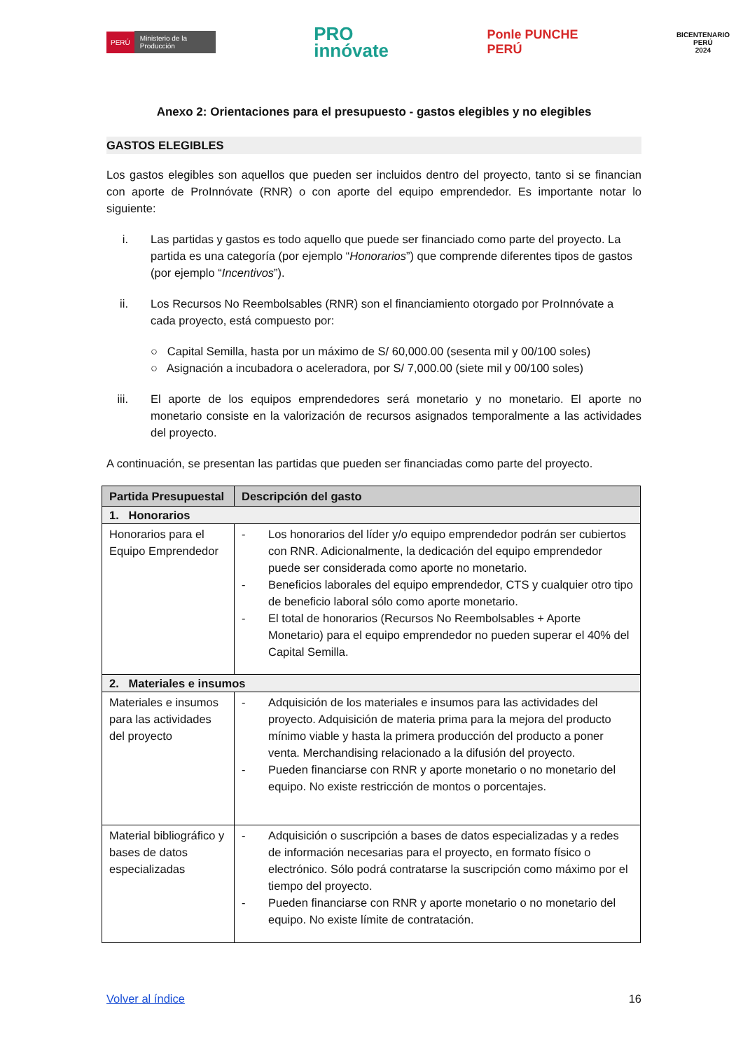PERÚ Ministerio de la Producción
PRO
innóvate
Ponle PUNCHE
PERÚ
BICENTENARIO
PERÚ
2024
Anexo 2: Orientaciones para el presupuesto - gastos elegibles y no elegibles
GASTOS ELEGIBLES
Los gastos elegibles son aquellos que pueden ser incluidos dentro del proyecto, tanto si se financian con aporte de ProInnóvate (RNR) o con aporte del equipo emprendedor. Es importante notar lo siguiente:
i. Las partidas y gastos es todo aquello que puede ser financiado como parte del proyecto. La partida es una categoría (por ejemplo “Honorarios”) que comprende diferentes tipos de gastos (por ejemplo “Incentivos”).
ii. Los Recursos No Reembolsables (RNR) son el financiamiento otorgado por ProInnóvate a cada proyecto, está compuesto por:
○ Capital Semilla, hasta por un máximo de S/ 60,000.00 (sesenta mil y 00/100 soles)
○ Asignación a incubadora o aceleradora, por S/ 7,000.00 (siete mil y 00/100 soles)
iii. El aporte de los equipos emprendedores será monetario y no monetario. El aporte no monetario consiste en la valorización de recursos asignados temporalmente a las actividades del proyecto.
A continuación, se presentan las partidas que pueden ser financiadas como parte del proyecto.
| Partida Presupuestal | Descripción del gasto |
| --- | --- |
| 1. Honorarios | |
| Honorarios para el Equipo Emprendedor | - Los honorarios del líder y/o equipo emprendedor podrán ser cubiertos con RNR. Adicionalmente, la dedicación del equipo emprendedor puede ser considerada como aporte no monetario. - Beneficios laborales del equipo emprendedor, CTS y cualquier otro tipo de beneficio laboral sólo como aporte monetario. - El total de honorarios (Recursos No Reembolsables + Aporte Monetario) para el equipo emprendedor no pueden superar el 40% del Capital Semilla. |
| 2. Materiales e insumos | |
| Materiales e insumos para las actividades del proyecto | - Adquisición de los materiales e insumos para las actividades del proyecto. Adquisición de materia prima para la mejora del producto mínimo viable y hasta la primera producción del producto a poner venta. Merchandising relacionado a la difusión del proyecto. - Pueden financiarse con RNR y aporte monetario o no monetario del equipo. No existe restricción de montos o porcentajes. |
| Material bibliográfico y bases de datos especializadas | - Adquisición o suscripción a bases de datos especializadas y a redes de información necesarias para el proyecto, en formato físico o electrónico. Sólo podrá contratarse la suscripción como máximo por el tiempo del proyecto. - Pueden financiarse con RNR y aporte monetario o no monetario del equipo. No existe límite de contratación. |
Volver al índice 16